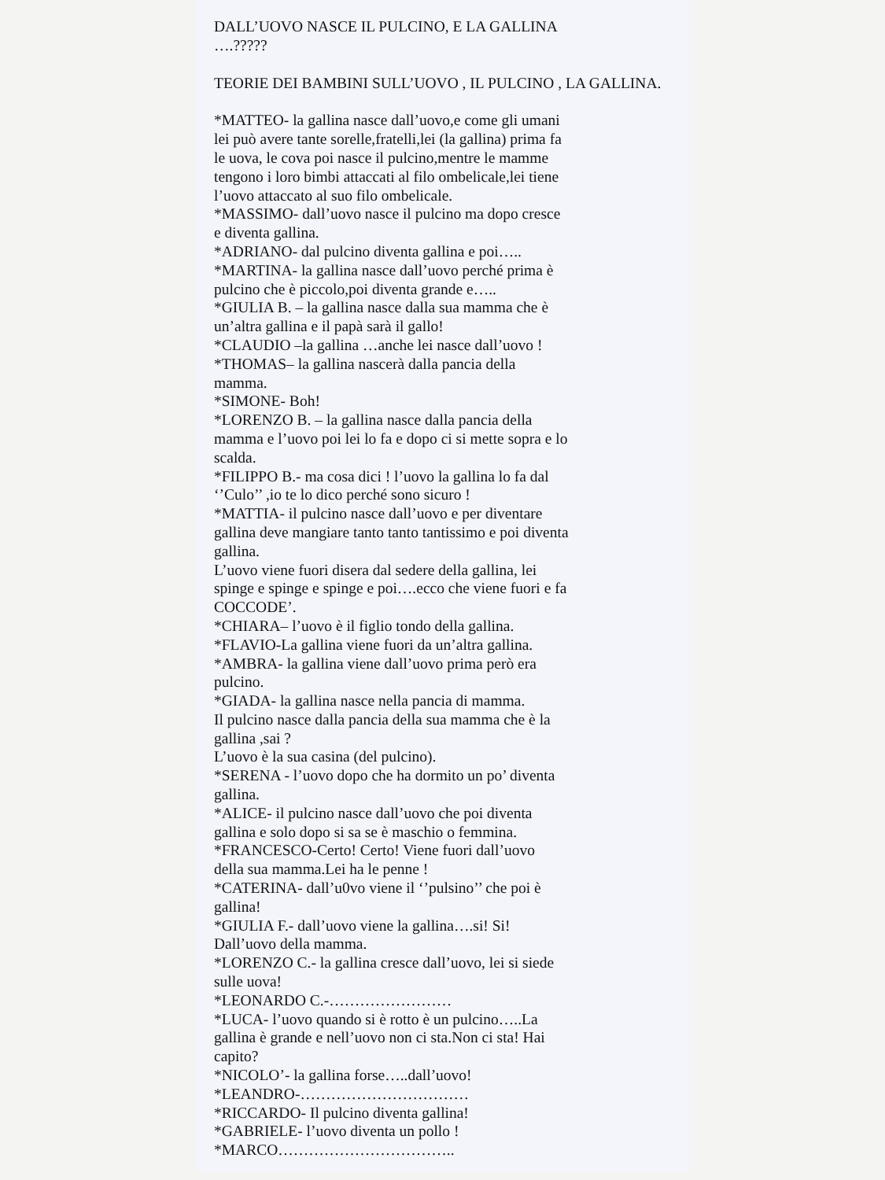DALL’UOVO NASCE IL PULCINO, E LA GALLINA
….?????
TEORIE DEI BAMBINI SULL’UOVO , IL PULCINO , LA GALLINA.
*MATTEO- la gallina nasce dall’uovo,e come gli umani
lei può avere tante sorelle,fratelli,lei (la gallina) prima fa
le uova, le cova poi nasce il pulcino,mentre le mamme
tengono i loro bimbi attaccati al filo ombelicale,lei tiene
l’uovo attaccato al suo filo ombelicale.
*MASSIMO- dall’uovo nasce il pulcino ma dopo cresce
e diventa gallina.
*ADRIANO- dal pulcino diventa gallina e poi…..
*MARTINA- la gallina nasce dall’uovo perché prima è
pulcino che è piccolo,poi diventa grande e…..
*GIULIA B. – la gallina nasce dalla sua mamma che è
un’altra gallina e il papà sarà il gallo!
*CLAUDIO –la gallina …anche lei nasce dall’uovo !
*THOMAS– la gallina nascerà dalla pancia della
mamma.
*SIMONE- Boh!
*LORENZO B. – la gallina nasce dalla pancia della
mamma e l’uovo poi lei lo fa e dopo ci si mette sopra e lo
scalda.
*FILIPPO B.- ma cosa dici ! l’uovo la gallina lo fa dal
‘’Culo’’ ,io te lo dico perché sono sicuro !
*MATTIA- il pulcino nasce dall’uovo e per diventare
gallina deve mangiare tanto tanto tantissimo e poi diventa
gallina.
L’uovo viene fuori disera dal sedere della gallina, lei
spinge e spinge e spinge e poi….ecco che viene fuori e fa
COCCODE’.
*CHIARA– l’uovo è il figlio tondo della gallina.
*FLAVIO-La gallina viene fuori da un’altra gallina.
*AMBRA- la gallina viene dall’uovo prima però era
pulcino.
*GIADA- la gallina nasce nella pancia di mamma.
Il pulcino nasce dalla pancia della sua mamma che è la
gallina ,sai ?
L’uovo è la sua casina (del pulcino).
*SERENA - l’uovo dopo che ha dormito un po’ diventa
gallina.
*ALICE- il pulcino nasce dall’uovo che poi diventa
gallina e solo dopo si sa se è maschio o femmina.
*FRANCESCO-Certo! Certo! Viene fuori dall’uovo
della sua mamma.Lei ha le penne !
*CATERINA- dall’u0vo viene il ‘’pulsino’’ che poi è
gallina!
*GIULIA F.- dall’uovo viene la gallina….si! Si!
Dall’uovo della mamma.
*LORENZO C.- la gallina cresce dall’uovo, lei si siede
sulle uova!
*LEONARDO C.-……………………
*LUCA- l’uovo quando si è rotto è un pulcino…..La
gallina è grande e nell’uovo non ci sta.Non ci sta! Hai
capito?
*NICOLO’- la gallina forse…..dall’uovo!
*LEANDRO-……………………………
*RICCARDO- Il pulcino diventa gallina!
*GABRIELE- l’uovo diventa un pollo !
*MARCO……………………………..